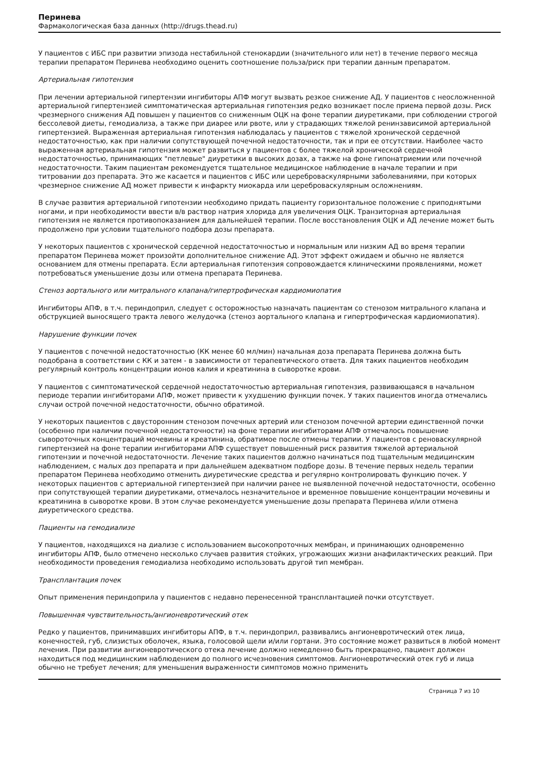Перинева
Фармакологическая база данных (http://drugs.thead.ru)
У пациентов с ИБС при развитии эпизода нестабильной стенокардии (значительного или нет) в течение первого месяца терапии препаратом Перинева необходимо оценить соотношение польза/риск при терапии данным препаратом.
Артериальная гипотензия
При лечении артериальной гипертензии ингибиторы АПФ могут вызвать резкое снижение АД. У пациентов с неосложненной артериальной гипертензией симптоматическая артериальная гипотензия редко возникает после приема первой дозы. Риск чрезмерного снижения АД повышен у пациентов со сниженным ОЦК на фоне терапии диуретиками, при соблюдении строгой бессолевой диеты, гемодиализа, а также при диарее или рвоте, или у страдающих тяжелой ренинзависимой артериальной гипертензией. Выраженная артериальная гипотензия наблюдалась у пациентов с тяжелой хронической сердечной недостаточностью, как при наличии сопутствующей почечной недостаточности, так и при ее отсутствии. Наиболее часто выраженная артериальная гипотензия может развиться у пациентов с более тяжелой хронической сердечной недостаточностью, принимающих "петлевые" диуретики в высоких дозах, а также на фоне гипонатриемии или почечной недостаточности. Таким пациентам рекомендуется тщательное медицинское наблюдение в начале терапии и при титровании доз препарата. Это же касается и пациентов с ИБС или цереброваскулярными заболеваниями, при которых чрезмерное снижение АД может привести к инфаркту миокарда или цереброваскулярным осложнениям.
В случае развития артериальной гипотензии необходимо придать пациенту горизонтальное положение с приподнятыми ногами, и при необходимости ввести в/в раствор натрия хлорида для увеличения ОЦК. Транзиторная артериальная гипотензия не является противопоказанием для дальнейшей терапии. После восстановления ОЦК и АД лечение может быть продолжено при условии тщательного подбора дозы препарата.
У некоторых пациентов с хронической сердечной недостаточностью и нормальным или низким АД во время терапии препаратом Перинева может произойти дополнительное снижение АД. Этот эффект ожидаем и обычно не является основанием для отмены препарата. Если артериальная гипотензия сопровождается клиническими проявлениями, может потребоваться уменьшение дозы или отмена препарата Перинева.
Стеноз аортального или митрального клапана/гипертрофическая кардиомиопатия
Ингибиторы АПФ, в т.ч. периндоприл, следует с осторожностью назначать пациентам со стенозом митрального клапана и обструкцией выносящего тракта левого желудочка (стеноз аортального клапана и гипертрофическая кардиомиопатия).
Нарушение функции почек
У пациентов с почечной недостаточностью (КК менее 60 мл/мин) начальная доза препарата Перинева должна быть подобрана в соответствии с КК и затем - в зависимости от терапевтического ответа. Для таких пациентов необходим регулярный контроль концентрации ионов калия и креатинина в сыворотке крови.
У пациентов с симптоматической сердечной недостаточностью артериальная гипотензия, развивающаяся в начальном периоде терапии ингибиторами АПФ, может привести к ухудшению функции почек. У таких пациентов иногда отмечались случаи острой почечной недостаточности, обычно обратимой.
У некоторых пациентов с двусторонним стенозом почечных артерий или стенозом почечной артерии единственной почки (особенно при наличии почечной недостаточности) на фоне терапии ингибиторами АПФ отмечалось повышение сывороточных концентраций мочевины и креатинина, обратимое после отмены терапии. У пациентов с реноваскулярной гипертензией на фоне терапии ингибиторами АПФ существует повышенный риск развития тяжелой артериальной гипотензии и почечной недостаточности. Лечение таких пациентов должно начинаться под тщательным медицинским наблюдением, с малых доз препарата и при дальнейшем адекватном подборе дозы. В течение первых недель терапии препаратом Перинева необходимо отменить диуретические средства и регулярно контролировать функцию почек. У некоторых пациентов с артериальной гипертензией при наличии ранее не выявленной почечной недостаточности, особенно при сопутствующей терапии диуретиками, отмечалось незначительное и временное повышение концентрации мочевины и креатинина в сыворотке крови. В этом случае рекомендуется уменьшение дозы препарата Перинева и/или отмена диуретического средства.
Пациенты на гемодиализе
У пациентов, находящихся на диализе с использованием высокопроточных мембран, и принимающих одновременно ингибиторы АПФ, было отмечено несколько случаев развития стойких, угрожающих жизни анафилактических реакций. При необходимости проведения гемодиализа необходимо использовать другой тип мембран.
Трансплантация почек
Опыт применения периндоприла у пациентов с недавно перенесенной трансплантацией почки отсутствует.
Повышенная чувствительность/ангионевротический отек
Редко у пациентов, принимавших ингибиторы АПФ, в т.ч. периндоприл, развивались ангионевротический отек лица, конечностей, губ, слизистых оболочек, языка, голосовой щели и/или гортани. Это состояние может развиться в любой момент лечения. При развитии ангионевротического отека лечение должно немедленно быть прекращено, пациент должен находиться под медицинским наблюдением до полного исчезновения симптомов. Ангионевротический отек губ и лица обычно не требует лечения; для уменьшения выраженности симптомов можно применить
Страница 7 из 10